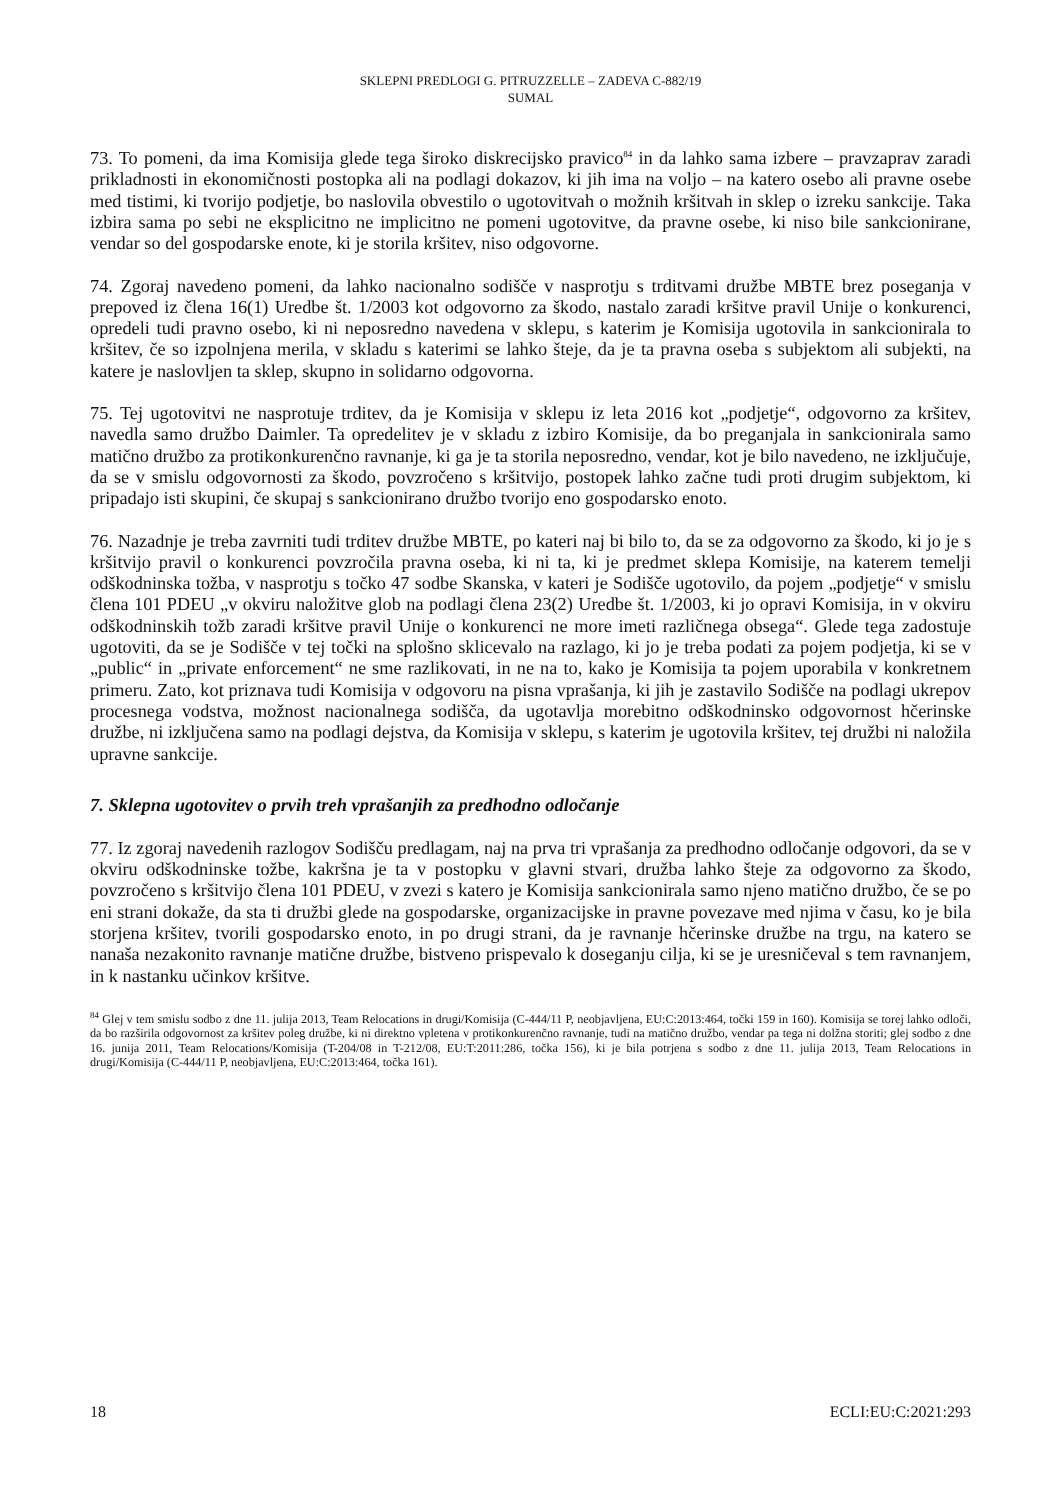SKLEPNI PREDLOGI G. PITRUZZELLE – ZADEVA C-882/19
SUMAL
73. To pomeni, da ima Komisija glede tega široko diskrecijsko pravico<sup>84</sup> in da lahko sama izbere – pravzaprav zaradi prikladnosti in ekonomičnosti postopka ali na podlagi dokazov, ki jih ima na voljo – na katero osebo ali pravne osebe med tistimi, ki tvorijo podjetje, bo naslovila obvestilo o ugotovitvah o možnih kršitvah in sklep o izreku sankcije. Taka izbira sama po sebi ne eksplicitno ne implicitno ne pomeni ugotovitve, da pravne osebe, ki niso bile sankcionirane, vendar so del gospodarske enote, ki je storila kršitev, niso odgovorne.
74. Zgoraj navedeno pomeni, da lahko nacionalno sodišče v nasprotju s trditvami družbe MBTE brez poseganja v prepoved iz člena 16(1) Uredbe št. 1/2003 kot odgovorno za škodo, nastalo zaradi kršitve pravil Unije o konkurenci, opredeli tudi pravno osebo, ki ni neposredno navedena v sklepu, s katerim je Komisija ugotovila in sankcionirala to kršitev, če so izpolnjena merila, v skladu s katerimi se lahko šteje, da je ta pravna oseba s subjektom ali subjekti, na katere je naslovljen ta sklep, skupno in solidarno odgovorna.
75. Tej ugotovitvi ne nasprotuje trditev, da je Komisija v sklepu iz leta 2016 kot „podjetje“, odgovorno za kršitev, navedla samo družbo Daimler. Ta opredelitev je v skladu z izbiro Komisije, da bo preganjala in sankcionirala samo matično družbo za protikonkurenčno ravnanje, ki ga je ta storila neposredno, vendar, kot je bilo navedeno, ne izključuje, da se v smislu odgovornosti za škodo, povzročeno s kršitvijo, postopek lahko začne tudi proti drugim subjektom, ki pripadajo isti skupini, če skupaj s sankcionirano družbo tvorijo eno gospodarsko enoto.
76. Nazadnje je treba zavrniti tudi trditev družbe MBTE, po kateri naj bi bilo to, da se za odgovorno za škodo, ki jo je s kršitvijo pravil o konkurenci povzročila pravna oseba, ki ni ta, ki je predmet sklepa Komisije, na katerem temelji odškodninska tožba, v nasprotju s točko 47 sodbe Skanska, v kateri je Sodišče ugotovilo, da pojem „podjetje“ v smislu člena 101 PDEU „v okviru naložitve glob na podlagi člena 23(2) Uredbe št. 1/2003, ki jo opravi Komisija, in v okviru odškodninskih tožb zaradi kršitve pravil Unije o konkurenci ne more imeti različnega obsega“. Glede tega zadostuje ugotoviti, da se je Sodišče v tej točki na splošno sklicevalo na razlago, ki jo je treba podati za pojem podjetja, ki se v „public“ in „private enforcement“ ne sme razlikovati, in ne na to, kako je Komisija ta pojem uporabila v konkretnem primeru. Zato, kot priznava tudi Komisija v odgovoru na pisna vprašanja, ki jih je zastavilo Sodišče na podlagi ukrepov procesnega vodstva, možnost nacionalnega sodišča, da ugotavlja morebitno odškodninsko odgovornost hčerinske družbe, ni izključena samo na podlagi dejstva, da Komisija v sklepu, s katerim je ugotovila kršitev, tej družbi ni naložila upravne sankcije.
7. Sklepna ugotovitev o prvih treh vprašanjih za predhodno odločanje
77. Iz zgoraj navedenih razlogov Sodišču predlagam, naj na prva tri vprašanja za predhodno odločanje odgovori, da se v okviru odškodninske tožbe, kakršna je ta v postopku v glavni stvari, družba lahko šteje za odgovorno za škodo, povzročeno s kršitvijo člena 101 PDEU, v zvezi s katero je Komisija sankcionirala samo njeno matično družbo, če se po eni strani dokaže, da sta ti družbi glede na gospodarske, organizacijske in pravne povezave med njima v času, ko je bila storjena kršitev, tvorili gospodarsko enoto, in po drugi strani, da je ravnanje hčerinske družbe na trgu, na katero se nanaša nezakonito ravnanje matične družbe, bistveno prispevalo k doseganju cilja, ki se je uresničeval s tem ravnanjem, in k nastanku učinkov kršitve.
<sup>84</sup> Glej v tem smislu sodbo z dne 11. julija 2013, Team Relocations in drugi/Komisija (C-444/11 P, neobjavljena, EU:C:2013:464, točki 159 in 160). Komisija se torej lahko odloči, da bo razširila odgovornost za kršitev poleg družbe, ki ni direktno vpletena v protikonkurenčno ravnanje, tudi na matično družbo, vendar pa tega ni dolžna storiti; glej sodbo z dne 16. junija 2011, Team Relocations/Komisija (T-204/08 in T-212/08, EU:T:2011:286, točka 156), ki je bila potrjena s sodbo z dne 11. julija 2013, Team Relocations in drugi/Komisija (C-444/11 P, neobjavljena, EU:C:2013:464, točka 161).
18 ECLI:EU:C:2021:293